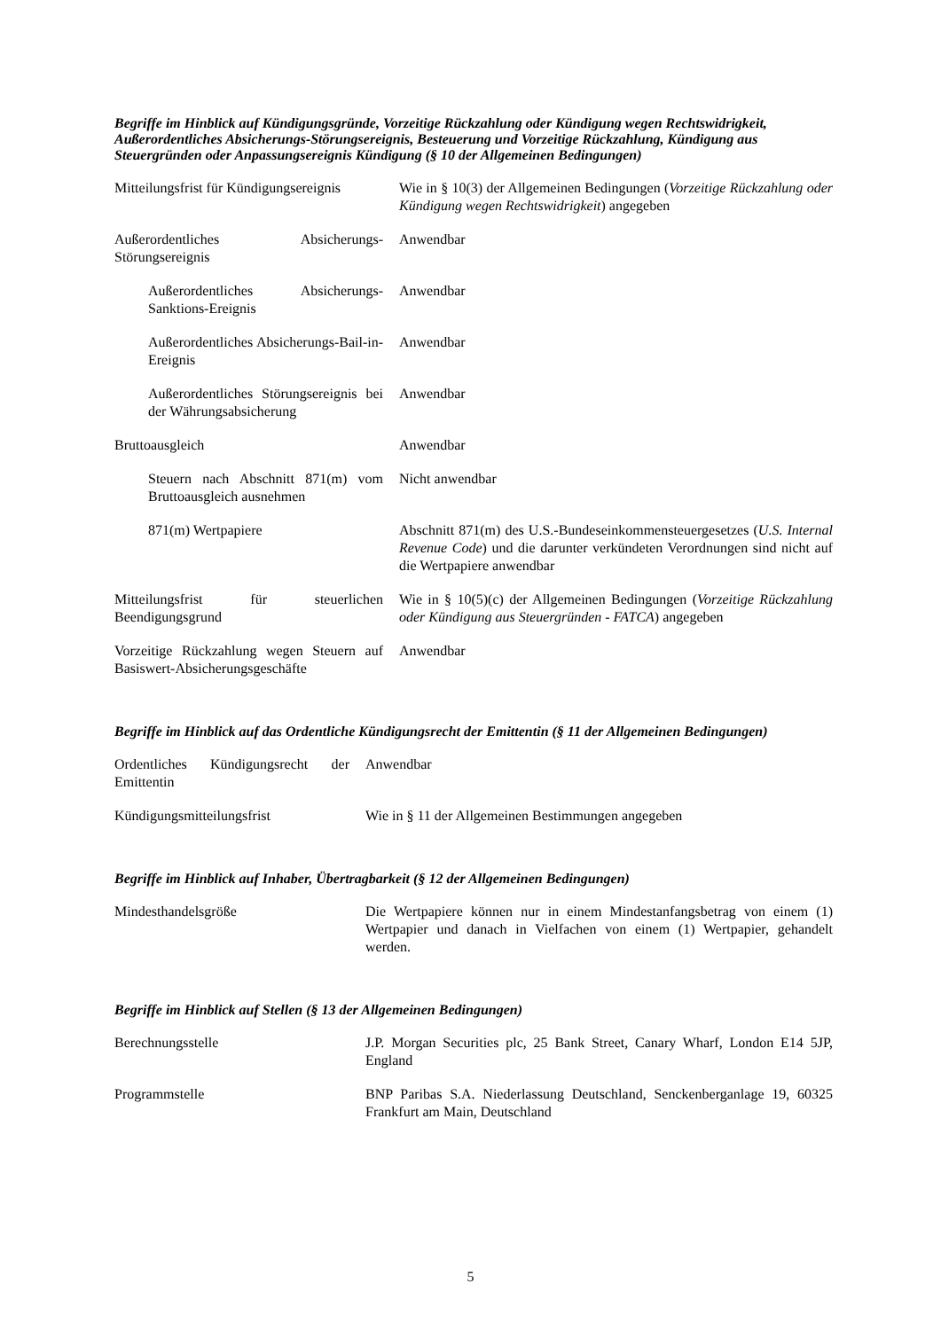Begriffe im Hinblick auf Kündigungsgründe, Vorzeitige Rückzahlung oder Kündigung wegen Rechtswidrigkeit, Außerordentliches Absicherungs-Störungsereignis, Besteuerung und Vorzeitige Rückzahlung, Kündigung aus Steuergründen oder Anpassungsereignis Kündigung (§ 10 der Allgemeinen Bedingungen)
| Mitteilungsfrist für Kündigungsereignis | Wie in § 10(3) der Allgemeinen Bedingungen ( Vorzeitige Rückzahlung oder Kündigung wegen Rechtswidrigkeit ) angegeben |
| Außerordentliches Absicherungs-Störungsereignis | Anwendbar |
| Außerordentliches Absicherungs-Sanktions-Ereignis | Anwendbar |
| Außerordentliches Absicherungs-Bail-in-Ereignis | Anwendbar |
| Außerordentliches Störungsereignis bei der Währungsabsicherung | Anwendbar |
| Bruttoausgleich | Anwendbar |
| Steuern nach Abschnitt 871(m) vom Bruttoausgleich ausnehmen | Nicht anwendbar |
| 871(m) Wertpapiere | Abschnitt 871(m) des U.S.-Bundeseinkommensteuergesetzes ( U.S. Internal Revenue Code ) und die darunter verkündeten Verordnungen sind nicht auf die Wertpapiere anwendbar |
| Mitteilungsfrist für steuerlichen Beendigungsgrund | Wie in § 10(5)(c) der Allgemeinen Bedingungen ( Vorzeitige Rückzahlung oder Kündigung aus Steuergründen - FATCA ) angegeben |
| Vorzeitige Rückzahlung wegen Steuern auf Basiswert-Absicherungsgeschäfte | Anwendbar |
Begriffe im Hinblick auf das Ordentliche Kündigungsrecht der Emittentin (§ 11 der Allgemeinen Bedingungen)
| Ordentliches Kündigungsrecht der Emittentin | Anwendbar |
| Kündigungsmitteilungsfrist | Wie in § 11 der Allgemeinen Bestimmungen angegeben |
Begriffe im Hinblick auf Inhaber, Übertragbarkeit (§ 12 der Allgemeinen Bedingungen)
| Mindesthandelsgröße | Die Wertpapiere können nur in einem Mindestanfangsbetrag von einem (1) Wertpapier und danach in Vielfachen von einem (1) Wertpapier, gehandelt werden. |
Begriffe im Hinblick auf Stellen (§ 13 der Allgemeinen Bedingungen)
| Berechnungsstelle | J.P. Morgan Securities plc, 25 Bank Street, Canary Wharf, London E14 5JP, England |
| Programmstelle | BNP Paribas S.A. Niederlassung Deutschland, Senckenberganlage 19, 60325 Frankfurt am Main, Deutschland |
5